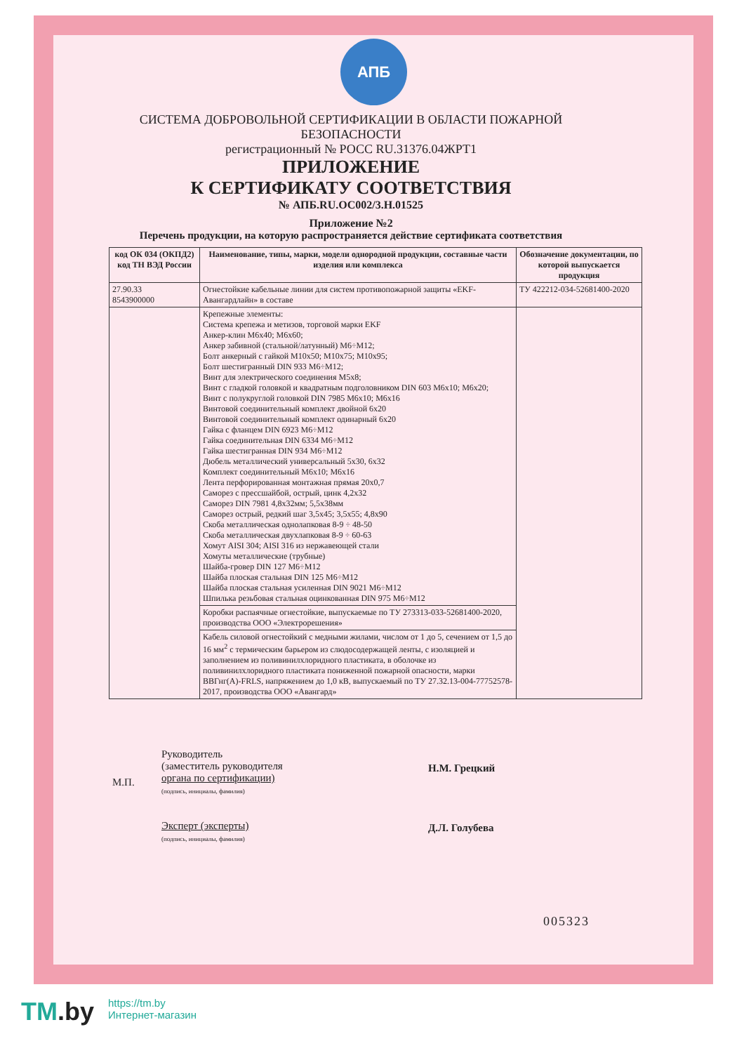АПБ
СИСТЕМА ДОБРОВОЛЬНОЙ СЕРТИФИКАЦИИ В ОБЛАСТИ ПОЖАРНОЙ БЕЗОПАСНОСТИ
регистрационный № РОСС RU.31376.04ЖРТ1
ПРИЛОЖЕНИЕ
К СЕРТИФИКАТУ СООТВЕТСТВИЯ
№ АПБ.RU.OC002/3.Н.01525
Приложение №2
Перечень продукции, на которую распространяется действие сертификата соответствия
| код ОК 034 (ОКПД2) код ТН ВЭД России | Наименование, типы, марки, модели однородной продукции, составные части изделия или комплекса | Обозначение документации, по которой выпускается продукция |
| --- | --- | --- |
| 27.90.33 8543900000 | Огнестойкие кабельные линии для систем противопожарной защиты «EKF-Авангардлайн» в составе | ТУ 422212-034-52681400-2020 |
| | Крепежные элементы: Система крепежа и метизов, торговой марки EKF Анкер-клин М6х40; М6х60; Анкер забивной (стальной/латунный) М6÷М12; Болт анкерный с гайкой М10х50; М10х75; М10х95; Болт шестигранный DIN 933 М6÷М12; Винт для электрического соединения М5х8; Винт с гладкой головкой и квадратным подголовником DIN 603 М6х10; М6х20; Винт с полукруглой головкой DIN 7985 М6х10; М6х16 Винтовой соединительный комплект двойной 6х20 Винтовой соединительный комплект одинарный 6х20 Гайка с фланцем DIN 6923 М6÷М12 Гайка соединительная DIN 6334 М6÷М12 Гайка шестигранная DIN 934 М6÷М12 Дюбель металлический универсальный 5х30, 6х32 Комплект соединительный М6х10; М6х16 Лента перфорированная монтажная прямая 20х0,7 Саморез с прессшайбой, острый, цинк 4,2х32 Саморез DIN 7981 4,8х32мм; 5,5х38мм Саморез острый, редкий шаг 3,5х45; 3,5х55; 4,8х90 Скоба металлическая однолапковая 8-9 ÷ 48-50 Скоба металлическая двухлапковая 8-9 ÷ 60-63 Хомут AISI 304; AISI 316 из нержавеющей стали Хомуты металлические (трубные) Шайба-гровер DIN 127 М6÷М12 Шайба плоская стальная DIN 125 М6÷М12 Шайба плоская стальная усиленная DIN 9021 М6÷М12 Шпилька резьбовая стальная оцинкованная DIN 975 М6÷М12 | |
| | Коробки распаячные огнестойкие, выпускаемые по ТУ 273313-033-52681400-2020, производства ООО «Электрорешения» | |
| | Кабель силовой огнестойкий с медными жилами, числом от 1 до 5, сечением от 1,5 до 16 мм<sup>2</sup> с термическим барьером из слюдосодержащей ленты, с изоляцией и заполнением из поливинилхлоридного пластиката, в оболочке из поливинилхлоридного пластиката пониженной пожарной опасности, марки ВВГнг(А)-FRLS, напряжением до 1,0 кВ, выпускаемый по ТУ 27.32.13-004-77752578-2017, производства ООО «Авангард» | |
М.П.
Руководитель
(заместитель руководителя
органа по сертификации)
(подпись, инициалы, фамилия)
Эксперт (эксперты)
(подпись, инициалы, фамилия)
Н.М. Грецкий
Д.Л. Голубева
005323
TM.by
https://tm.by
Интернет-магазин